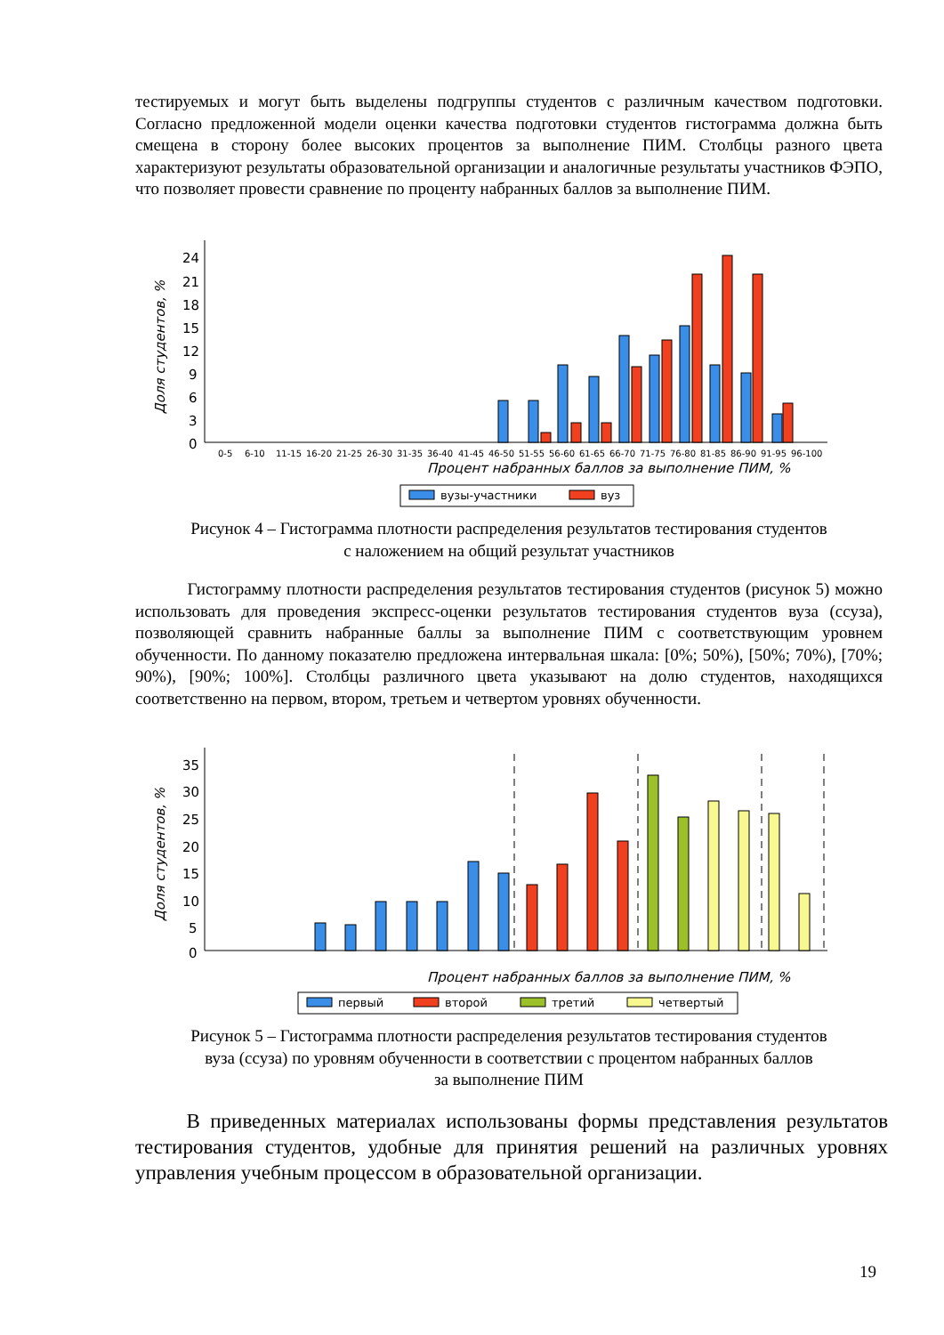тестируемых и могут быть выделены подгруппы студентов с различным качеством подготовки. Согласно предложенной модели оценки качества подготовки студентов гистограмма должна быть смещена в сторону более высоких процентов за выполнение ПИМ. Столбцы разного цвета характеризуют результаты образовательной организации и аналогичные результаты участников ФЭПО, что позволяет провести сравнение по проценту набранных баллов за выполнение ПИМ.
Доля студентов, %
24
21
18
15
12
9
6
3
0
0-5
6-10
11-15
16-20
21-25
26-30
31-35
36-40
41-45
46-50
51-55
56-60
61-65
66-70
71-75
76-80
81-85
86-90
91-95
96-100
Процент набранных баллов за выполнение ПИМ, %
вузы-участники
вуз
Рисунок 4 – Гистограмма плотности распределения результатов тестирования студентов
с наложением на общий результат участников
Гистограмму плотности распределения результатов тестирования студентов (рисунок 5) можно использовать для проведения экспресс-оценки результатов тестирования студентов вуза (ссуза), позволяющей сравнить набранные баллы за выполнение ПИМ с соответствующим уровнем обученности. По данному показателю предложена интервальная шкала: [0%; 50%), [50%; 70%), [70%; 90%), [90%; 100%]. Столбцы различного цвета указывают на долю студентов, находящихся соответственно на первом, втором, третьем и четвертом уровнях обученности.
Доля студентов, %
35
30
25
20
15
10
5
0
Процент набранных баллов за выполнение ПИМ, %
первый
второй
третий
четвертый
Рисунок 5 – Гистограмма плотности распределения результатов тестирования студентов
вуза (ссуза) по уровням обученности в соответствии с процентом набранных баллов
за выполнение ПИМ
В приведенных материалах использованы формы представления результатов тестирования студентов, удобные для принятия решений на различных уровнях управления учебным процессом в образовательной организации.
19